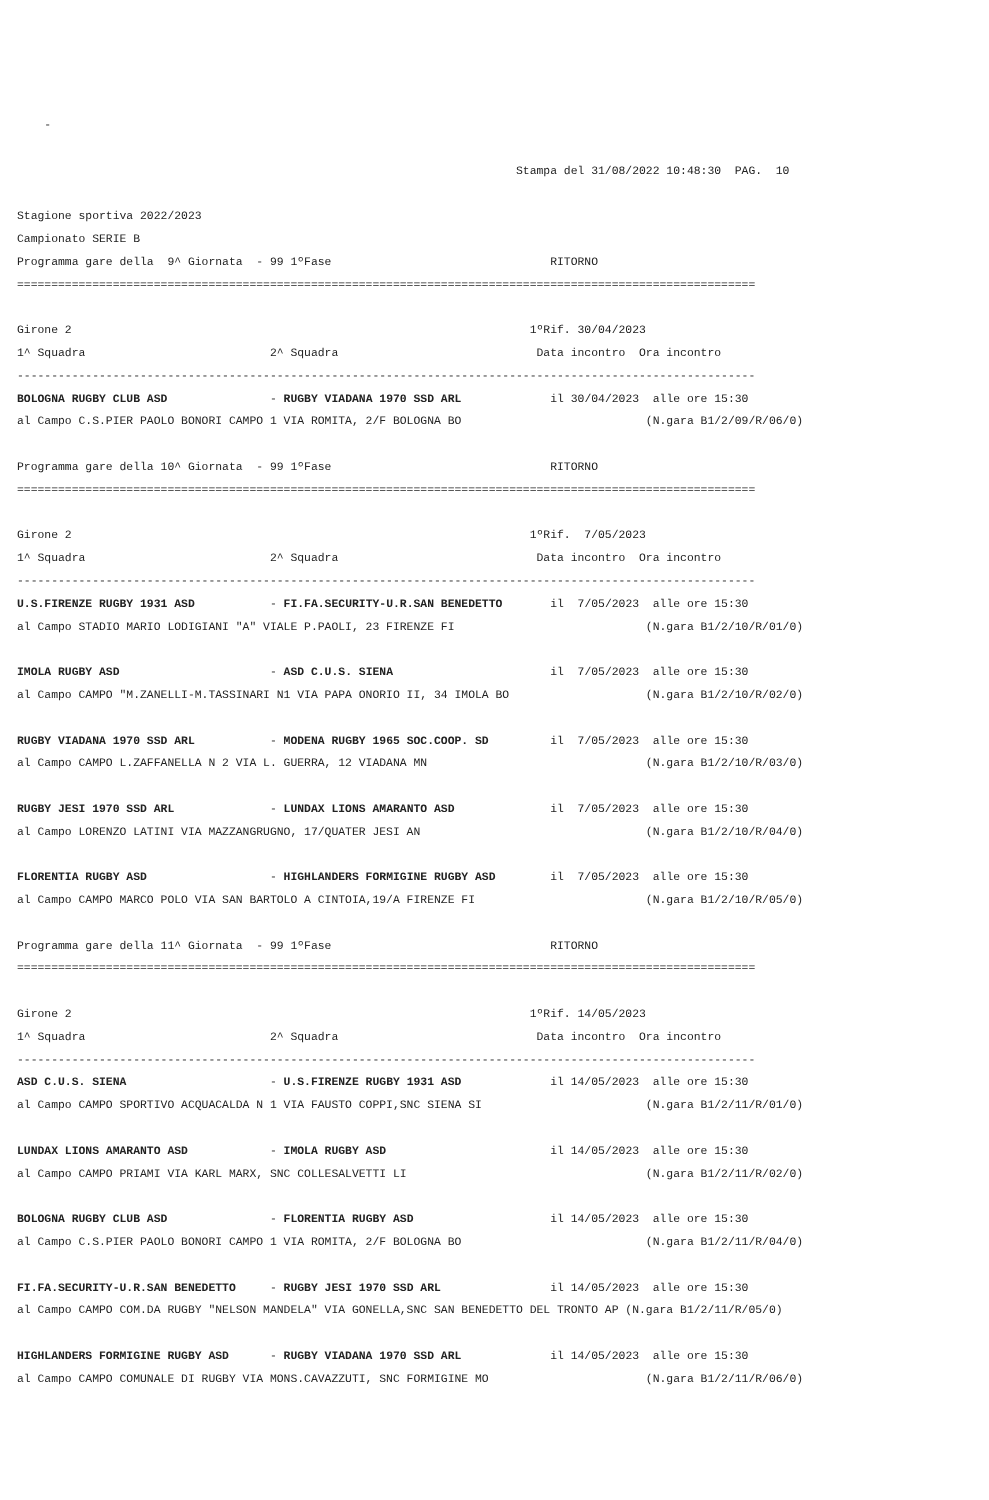-

                                                                         Stampa del 31/08/2022 10:48:30  PAG.  10

Stagione sportiva 2022/2023
Campionato SERIE B
Programma gare della  9^ Giornata  - 99 1ºFase                                RITORNO
============================================================================================================

Girone 2                                                                   1ºRif. 30/04/2023
1^ Squadra                           2^ Squadra                             Data incontro  Ora incontro
------------------------------------------------------------------------------------------------------------
BOLOGNA RUGBY CLUB ASD               - RUGBY VIADANA 1970 SSD ARL             il 30/04/2023  alle ore 15:30
al Campo C.S.PIER PAOLO BONORI CAMPO 1 VIA ROMITA, 2/F BOLOGNA BO                           (N.gara B1/2/09/R/06/0)

Programma gare della 10^ Giornata  - 99 1ºFase                                RITORNO
============================================================================================================

Girone 2                                                                   1ºRif.  7/05/2023
1^ Squadra                           2^ Squadra                             Data incontro  Ora incontro
------------------------------------------------------------------------------------------------------------
U.S.FIRENZE RUGBY 1931 ASD           - FI.FA.SECURITY-U.R.SAN BENEDETTO       il  7/05/2023  alle ore 15:30
al Campo STADIO MARIO LODIGIANI "A" VIALE P.PAOLI, 23 FIRENZE FI                            (N.gara B1/2/10/R/01/0)

IMOLA RUGBY ASD                      - ASD C.U.S. SIENA                       il  7/05/2023  alle ore 15:30
al Campo CAMPO "M.ZANELLI-M.TASSINARI N1 VIA PAPA ONORIO II, 34 IMOLA BO                    (N.gara B1/2/10/R/02/0)

RUGBY VIADANA 1970 SSD ARL           - MODENA RUGBY 1965 SOC.COOP. SD         il  7/05/2023  alle ore 15:30
al Campo CAMPO L.ZAFFANELLA N 2 VIA L. GUERRA, 12 VIADANA MN                                (N.gara B1/2/10/R/03/0)

RUGBY JESI 1970 SSD ARL              - LUNDAX LIONS AMARANTO ASD              il  7/05/2023  alle ore 15:30
al Campo LORENZO LATINI VIA MAZZANGRUGNO, 17/QUATER JESI AN                                 (N.gara B1/2/10/R/04/0)

FLORENTIA RUGBY ASD                  - HIGHLANDERS FORMIGINE RUGBY ASD        il  7/05/2023  alle ore 15:30
al Campo CAMPO MARCO POLO VIA SAN BARTOLO A CINTOIA,19/A FIRENZE FI                         (N.gara B1/2/10/R/05/0)

Programma gare della 11^ Giornata  - 99 1ºFase                                RITORNO
============================================================================================================

Girone 2                                                                   1ºRif. 14/05/2023
1^ Squadra                           2^ Squadra                             Data incontro  Ora incontro
------------------------------------------------------------------------------------------------------------
ASD C.U.S. SIENA                     - U.S.FIRENZE RUGBY 1931 ASD             il 14/05/2023  alle ore 15:30
al Campo CAMPO SPORTIVO ACQUACALDA N 1 VIA FAUSTO COPPI,SNC SIENA SI                        (N.gara B1/2/11/R/01/0)

LUNDAX LIONS AMARANTO ASD            - IMOLA RUGBY ASD                        il 14/05/2023  alle ore 15:30
al Campo CAMPO PRIAMI VIA KARL MARX, SNC COLLESALVETTI LI                                   (N.gara B1/2/11/R/02/0)

BOLOGNA RUGBY CLUB ASD               - FLORENTIA RUGBY ASD                    il 14/05/2023  alle ore 15:30
al Campo C.S.PIER PAOLO BONORI CAMPO 1 VIA ROMITA, 2/F BOLOGNA BO                           (N.gara B1/2/11/R/04/0)

FI.FA.SECURITY-U.R.SAN BENEDETTO     - RUGBY JESI 1970 SSD ARL                il 14/05/2023  alle ore 15:30
al Campo CAMPO COM.DA RUGBY "NELSON MANDELA" VIA GONELLA,SNC SAN BENEDETTO DEL TRONTO AP (N.gara B1/2/11/R/05/0)

HIGHLANDERS FORMIGINE RUGBY ASD      - RUGBY VIADANA 1970 SSD ARL             il 14/05/2023  alle ore 15:30
al Campo CAMPO COMUNALE DI RUGBY VIA MONS.CAVAZZUTI, SNC FORMIGINE MO                       (N.gara B1/2/11/R/06/0)